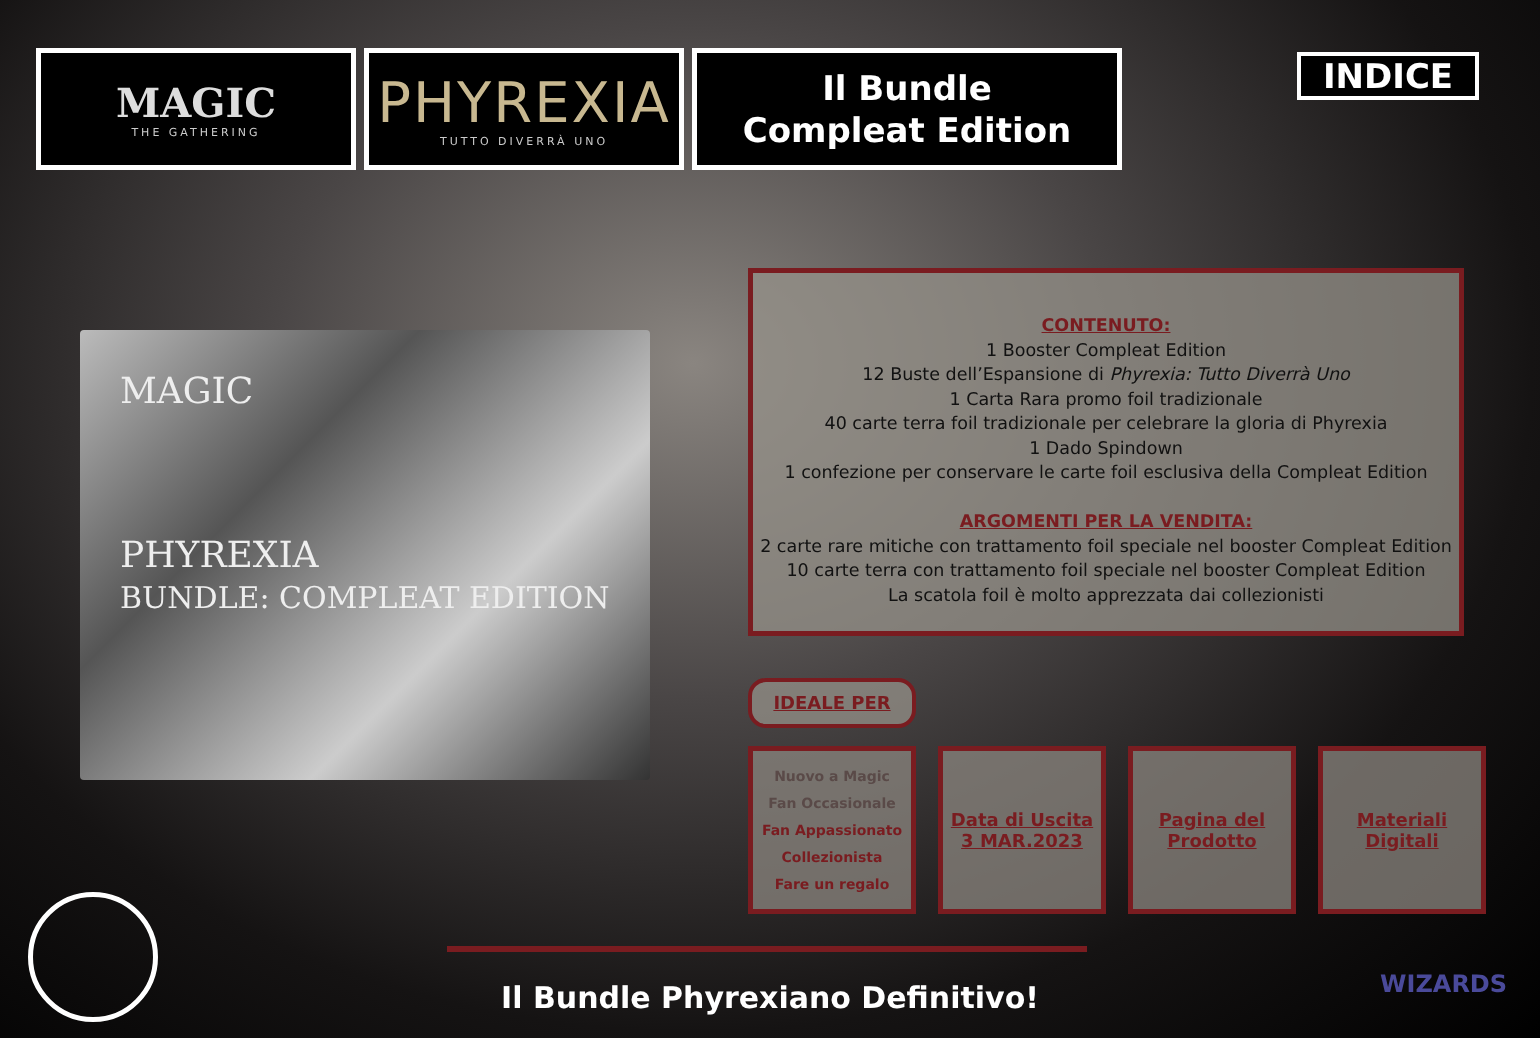MAGIC
THE GATHERING
PHYREXIA
TUTTO DIVERRÀ UNO
Il Bundle
Compleat Edition
INDICE
MAGIC
PHYREXIA
BUNDLE: COMPLEAT EDITION
CONTENUTO:
1 Booster Compleat Edition
12 Buste dell’Espansione di Phyrexia: Tutto Diverrà Uno
1 Carta Rara promo foil tradizionale
40 carte terra foil tradizionale per celebrare la gloria di Phyrexia
1 Dado Spindown
1 confezione per conservare le carte foil esclusiva della Compleat Edition
ARGOMENTI PER LA VENDITA:
2 carte rare mitiche con trattamento foil speciale nel booster Compleat Edition
10 carte terra con trattamento foil speciale nel booster Compleat Edition
La scatola foil è molto apprezzata dai collezionisti
IDEALE PER
Nuovo a Magic
Fan Occasionale
Fan Appassionato
Collezionista
Fare un regalo
Data di Uscita
3 MAR.2023
Pagina del
Prodotto
Materiali
Digitali
Il Bundle Phyrexiano Definitivo! WIZARDS